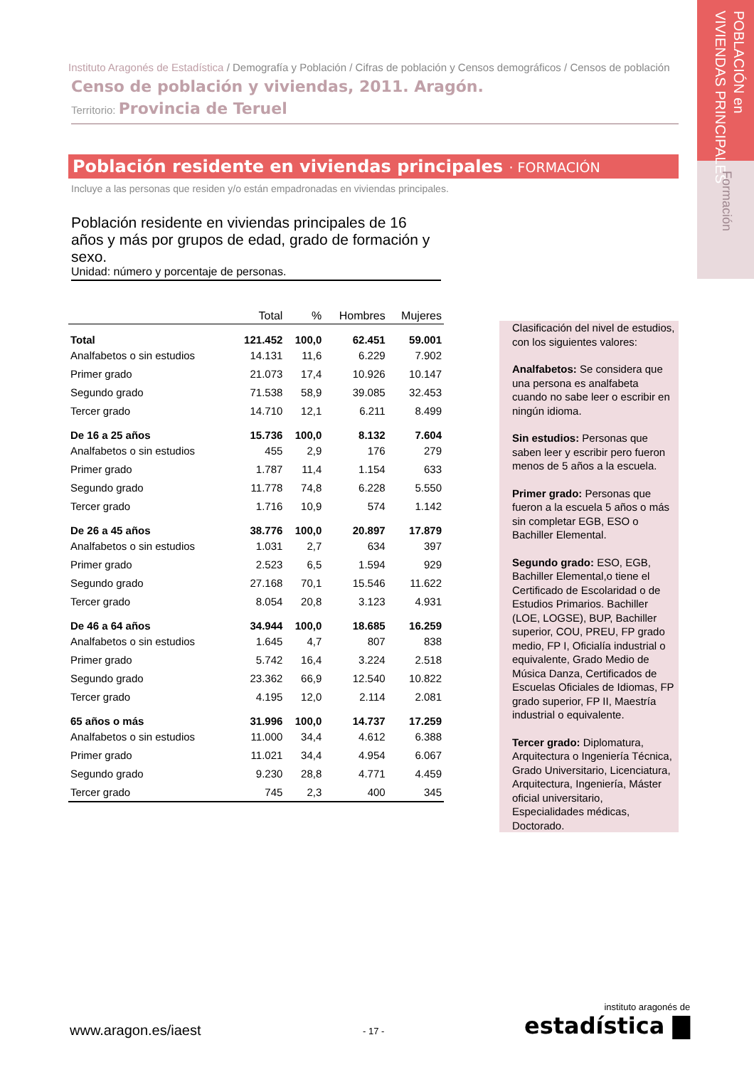POBLACIÓN en
VIVIENDAS PRINCIPALES
Formación
Instituto Aragonés de Estadística / Demografía y Población / Cifras de población y Censos demográficos / Censos de población
Censo de población y viviendas, 2011. Aragón.
Territorio: Provincia de Teruel
Población residente en viviendas principales · FORMACIÓN
Incluye a las personas que residen y/o están empadronadas en viviendas principales.
Población residente en viviendas principales de 16 años y más por grupos de edad, grado de formación y sexo.
Unidad: número y porcentaje de personas.
| | Total | % | Hombres | Mujeres |
| --- | --- | --- | --- | --- |
| Total | 121.452 | 100,0 | 62.451 | 59.001 |
| Analfabetos o sin estudios | 14.131 | 11,6 | 6.229 | 7.902 |
| Primer grado | 21.073 | 17,4 | 10.926 | 10.147 |
| Segundo grado | 71.538 | 58,9 | 39.085 | 32.453 |
| Tercer grado | 14.710 | 12,1 | 6.211 | 8.499 |
| De 16 a 25 años | 15.736 | 100,0 | 8.132 | 7.604 |
| Analfabetos o sin estudios | 455 | 2,9 | 176 | 279 |
| Primer grado | 1.787 | 11,4 | 1.154 | 633 |
| Segundo grado | 11.778 | 74,8 | 6.228 | 5.550 |
| Tercer grado | 1.716 | 10,9 | 574 | 1.142 |
| De 26 a 45 años | 38.776 | 100,0 | 20.897 | 17.879 |
| Analfabetos o sin estudios | 1.031 | 2,7 | 634 | 397 |
| Primer grado | 2.523 | 6,5 | 1.594 | 929 |
| Segundo grado | 27.168 | 70,1 | 15.546 | 11.622 |
| Tercer grado | 8.054 | 20,8 | 3.123 | 4.931 |
| De 46 a 64 años | 34.944 | 100,0 | 18.685 | 16.259 |
| Analfabetos o sin estudios | 1.645 | 4,7 | 807 | 838 |
| Primer grado | 5.742 | 16,4 | 3.224 | 2.518 |
| Segundo grado | 23.362 | 66,9 | 12.540 | 10.822 |
| Tercer grado | 4.195 | 12,0 | 2.114 | 2.081 |
| 65 años o más | 31.996 | 100,0 | 14.737 | 17.259 |
| Analfabetos o sin estudios | 11.000 | 34,4 | 4.612 | 6.388 |
| Primer grado | 11.021 | 34,4 | 4.954 | 6.067 |
| Segundo grado | 9.230 | 28,8 | 4.771 | 4.459 |
| Tercer grado | 745 | 2,3 | 400 | 345 |
Clasificación del nivel de estudios, con los siguientes valores:
Analfabetos: Se considera que una persona es analfabeta cuando no sabe leer o escribir en ningún idioma.
Sin estudios: Personas que saben leer y escribir pero fueron menos de 5 años a la escuela.
Primer grado: Personas que fueron a la escuela 5 años o más sin completar EGB, ESO o Bachiller Elemental.
Segundo grado: ESO, EGB, Bachiller Elemental,o tiene el Certificado de Escolaridad o de Estudios Primarios. Bachiller (LOE, LOGSE), BUP, Bachiller superior, COU, PREU, FP grado medio, FP I, Oficialía industrial o equivalente, Grado Medio de Música Danza, Certificados de Escuelas Oficiales de Idiomas, FP grado superior, FP II, Maestría industrial o equivalente.
Tercer grado: Diplomatura, Arquitectura o Ingeniería Técnica, Grado Universitario, Licenciatura, Arquitectura, Ingeniería, Máster oficial universitario, Especialidades médicas, Doctorado.
www.aragon.es/iaest - 17 -
instituto aragonés de
estadística ▇